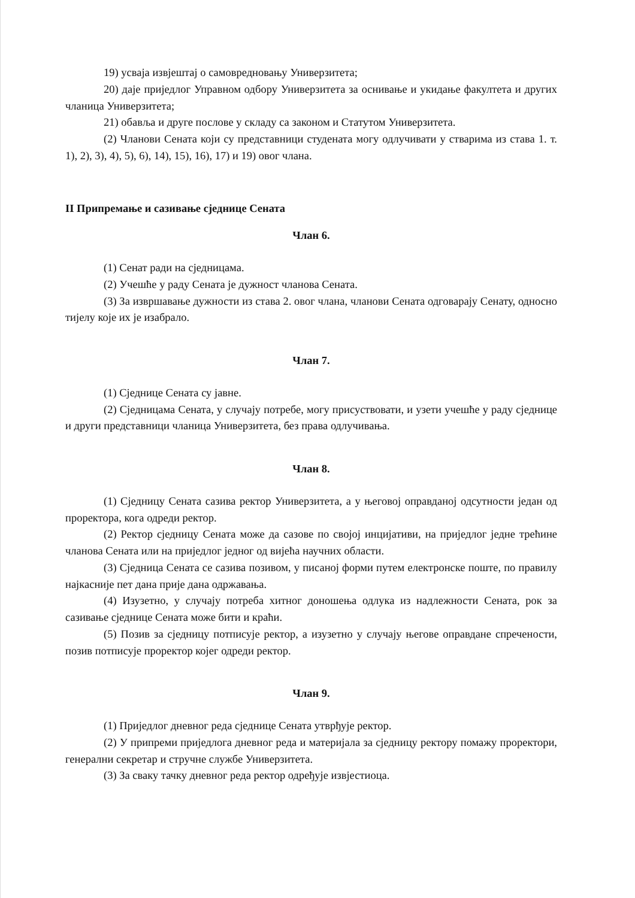19) усваја извјештај о самовредновању Универзитета;
20) даје приједлог Управном одбору Универзитета за оснивање и укидање факултета и других чланица Универзитета;
21) обавља и друге послове у складу са законом и Статутом Универзитета.
(2) Чланови Сената који су представници студената могу одлучивати у стварима из става 1. т. 1), 2), 3), 4), 5), 6), 14), 15), 16), 17) и 19) овог члана.
II Припремање и сазивање сједнице Сената
Члан 6.
(1) Сенат ради на сједницама.
(2) Учешће у раду Сената је дужност чланова Сената.
(3) За извршавање дужности из става 2. овог члана, чланови Сената одговарају Сенату, односно тијелу које их је изабрало.
Члан 7.
(1) Сједнице Сената су јавне.
(2) Сједницама Сената, у случају потребе, могу присуствовати, и узети учешће у раду сједнице и други представници чланица Универзитета, без права одлучивања.
Члан 8.
(1) Сједницу Сената сазива ректор Универзитета, а у његовој оправданој одсутности један од проректора, кога одреди ректор.
(2) Ректор сједницу Сената може да сазове по својој инцијативи, на приједлог једне трећине чланова Сената или на приједлог једног од вијећа научних области.
(3) Сједница Сената се сазива позивом, у писаној форми путем електронске поште, по правилу најкасније пет дана прије дана одржавања.
(4) Изузетно, у случају потреба хитног доношења одлука из надлежности Сената, рок за сазивање сједнице Сената може бити и краћи.
(5) Позив за сједницу потписује ректор, а изузетно у случају његове оправдане спречености, позив потписује проректор којег одреди ректор.
Члан 9.
(1) Приједлог дневног реда сједнице Сената утврђује ректор.
(2) У припреми приједлога дневног реда и материјала за сједницу ректору помажу проректори, генерални секретар и стручне службе Универзитета.
(3) За сваку тачку дневног реда ректор одређује извјестиоца.